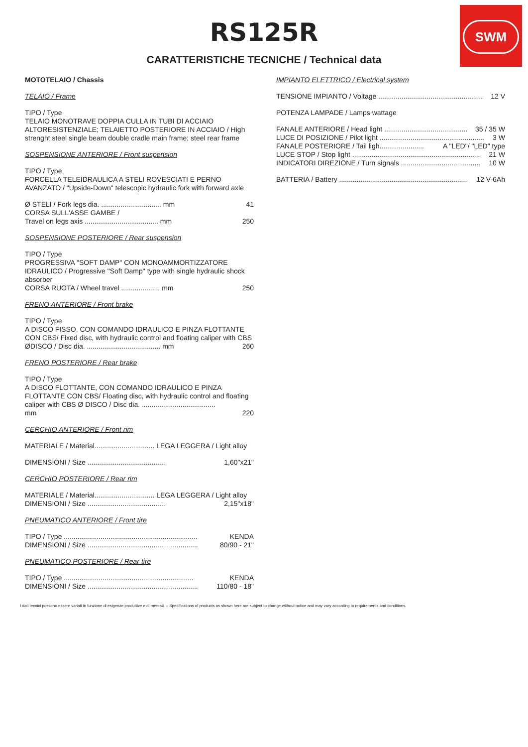SWM
RS125R
CARATTERISTICHE TECNICHE / Technical data
MOTOTELAIO / Chassis
TELAIO / Frame
TIPO / Type
TELAIO MONOTRAVE DOPPIA CULLA IN TUBI DI ACCIAIO ALTORESISTENZIALE; TELAIETTO POSTERIORE IN ACCIAIO / High strenght steel single beam double cradle main frame; steel rear frame
SOSPENSIONE ANTERIORE / Front suspension
TIPO / Type
FORCELLA TELEIDRAULICA A STELI ROVESCIATI E PERNO AVANZATO / "Upside-Down" telescopic hydraulic fork with forward axle
Ø STELI / Fork legs dia. ............................... mm 41
CORSA SULL'ASSE GAMBE /
Travel on legs axis ...................................... mm 250
SOSPENSIONE POSTERIORE / Rear suspension
TIPO / Type
PROGRESSIVA "SOFT DAMP" CON MONOAMMORTIZZATORE IDRAULICO / Progressive "Soft Damp" type with single hydraulic shock absorber
CORSA RUOTA / Wheel travel .................... mm 250
FRENO ANTERIORE / Front brake
TIPO / Type
A DISCO FISSO, CON COMANDO IDRAULICO E PINZA FLOTTANTE CON CBS/ Fixed disc, with hydraulic control and floating caliper with CBS
ØDISCO / Disc dia. ...................................... mm 260
FRENO POSTERIORE / Rear brake
TIPO / Type
A DISCO FLOTTANTE, CON COMANDO IDRAULICO E PINZA FLOTTANTE CON CBS/ Floating disc, with hydraulic control and floating caliper with CBS Ø DISCO / Disc dia. ......................................
mm 220
CERCHIO ANTERIORE / Front rim
MATERIALE / Material............................... LEGA LEGGERA / Light alloy
DIMENSIONI / Size ........................................ 1,60"x21"
CERCHIO POSTERIORE / Rear rim
MATERIALE / Material............................... LEGA LEGGERA / Light alloy
DIMENSIONI / Size ........................................ 2,15"x18"
PNEUMATICO ANTERIORE / Front tire
TIPO / Type ..................................................................... KENDA
DIMENSIONI / Size ......................................................... 80/90 - 21"
PNEUMATICO POSTERIORE / Rear tire
TIPO / Type ................................................................... KENDA
DIMENSIONI / Size ......................................................... 110/80 - 18"
IMPIANTO ELETTRICO / Electrical system
TENSIONE IMPIANTO / Voltage ...................................................... 12 V
POTENZA LAMPADE / Lamps wattage
FANALE ANTERIORE / Head light ........................................... 35 / 35 W
LUCE DI POSIZIONE / Pilot light ...................................................... 3 W
FANALE POSTERIORE / Tail ligh....................... A "LED"/ "LED" type
LUCE STOP / Stop light .................................................................. 21 W
INDICATORI DIREZIONE / Turn signals ......................................... 10 W
BATTERIA / Battery .................................................................. 12 V-6Ah
I dati tecnici possono essere variati in funzione di esigenze produttive e di mercati. – Specifications of products as shown here are subject to change without notice and may vary according to requirements and conditions.